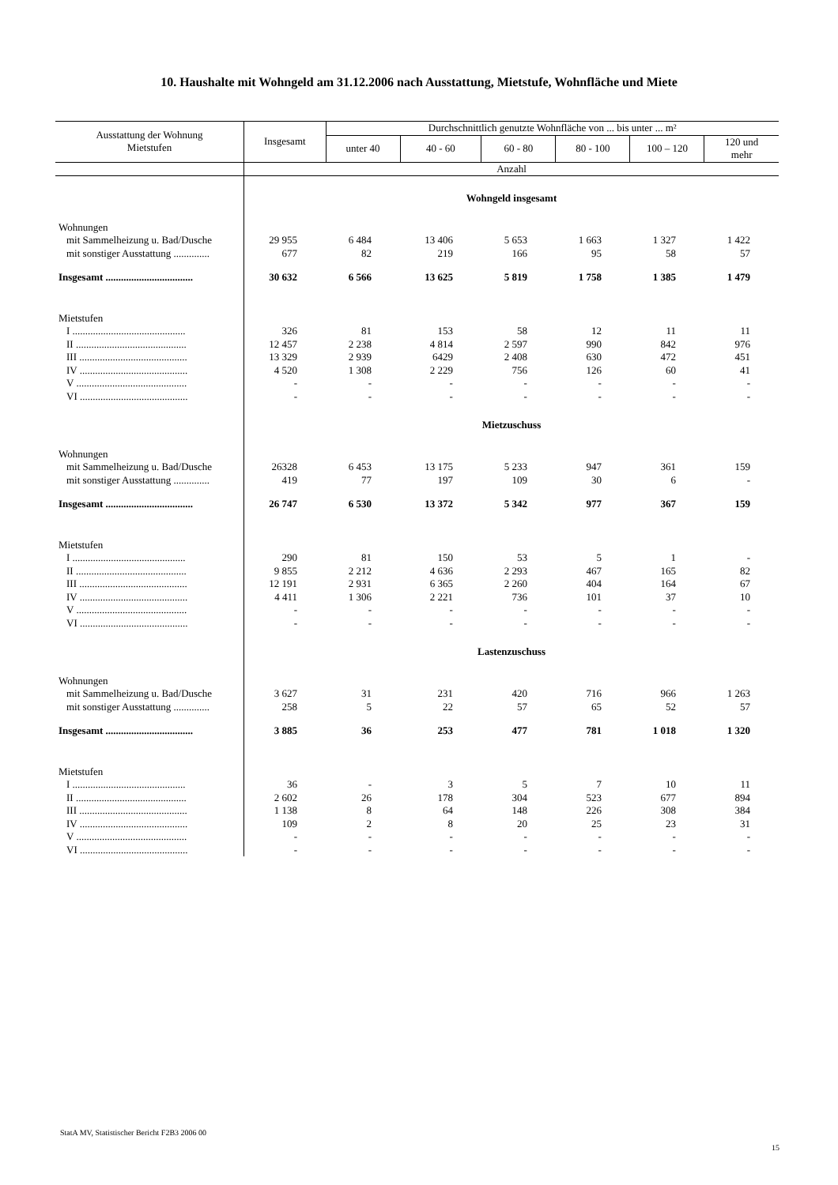10. Haushalte mit Wohngeld am 31.12.2006 nach Ausstattung, Mietstufe, Wohnfläche und Miete
| Ausstattung der Wohnung Mietstufen | Insgesamt | Durchschnittlich genutzte Wohnfläche von ... bis unter ... m² | | | | | |
| --- | --- | --- | --- | --- | --- | --- | --- |
| | | unter 40 | 40 - 60 | 60 - 80 | 80 - 100 | 100 – 120 | 120 und mehr |
| | Anzahl | | | | | | |
| | Wohngeld insgesamt | | | | | | |
| Wohnungen | | | | | | | |
| mit Sammelheizung u. Bad/Dusche | 29 955 | 6 484 | 13 406 | 5 653 | 1 663 | 1 327 | 1 422 |
| mit sonstiger Ausstattung .............. | 677 | 82 | 219 | 166 | 95 | 58 | 57 |
| Insgesamt .................................. | 30 632 | 6 566 | 13 625 | 5 819 | 1 758 | 1 385 | 1 479 |
| Mietstufen | | | | | | | |
| I ............................................ | 326 | 81 | 153 | 58 | 12 | 11 | 11 |
| II ........................................... | 12 457 | 2 238 | 4 814 | 2 597 | 990 | 842 | 976 |
| III .......................................... | 13 329 | 2 939 | 6429 | 2 408 | 630 | 472 | 451 |
| IV .......................................... | 4 520 | 1 308 | 2 229 | 756 | 126 | 60 | 41 |
| V ........................................... | - | - | - | - | - | - | - |
| VI .......................................... | - | - | - | - | - | - | - |
| | Mietzuschuss | | | | | | |
| Wohnungen | | | | | | | |
| mit Sammelheizung u. Bad/Dusche | 26328 | 6 453 | 13 175 | 5 233 | 947 | 361 | 159 |
| mit sonstiger Ausstattung .............. | 419 | 77 | 197 | 109 | 30 | 6 | - |
| Insgesamt .................................. | 26 747 | 6 530 | 13 372 | 5 342 | 977 | 367 | 159 |
| Mietstufen | | | | | | | |
| I ............................................ | 290 | 81 | 150 | 53 | 5 | 1 | - |
| II ........................................... | 9 855 | 2 212 | 4 636 | 2 293 | 467 | 165 | 82 |
| III .......................................... | 12 191 | 2 931 | 6 365 | 2 260 | 404 | 164 | 67 |
| IV .......................................... | 4 411 | 1 306 | 2 221 | 736 | 101 | 37 | 10 |
| V ........................................... | - | - | - | - | - | - | - |
| VI .......................................... | - | - | - | - | - | - | - |
| | Lastenzuschuss | | | | | | |
| Wohnungen | | | | | | | |
| mit Sammelheizung u. Bad/Dusche | 3 627 | 31 | 231 | 420 | 716 | 966 | 1 263 |
| mit sonstiger Ausstattung .............. | 258 | 5 | 22 | 57 | 65 | 52 | 57 |
| Insgesamt .................................. | 3 885 | 36 | 253 | 477 | 781 | 1 018 | 1 320 |
| Mietstufen | | | | | | | |
| I ............................................ | 36 | - | 3 | 5 | 7 | 10 | 11 |
| II ........................................... | 2 602 | 26 | 178 | 304 | 523 | 677 | 894 |
| III .......................................... | 1 138 | 8 | 64 | 148 | 226 | 308 | 384 |
| IV .......................................... | 109 | 2 | 8 | 20 | 25 | 23 | 31 |
| V ........................................... | - | - | - | - | - | - | - |
| VI .......................................... | - | - | - | - | - | - | - |
StatA MV, Statistischer Bericht F2B3 2006 00
15